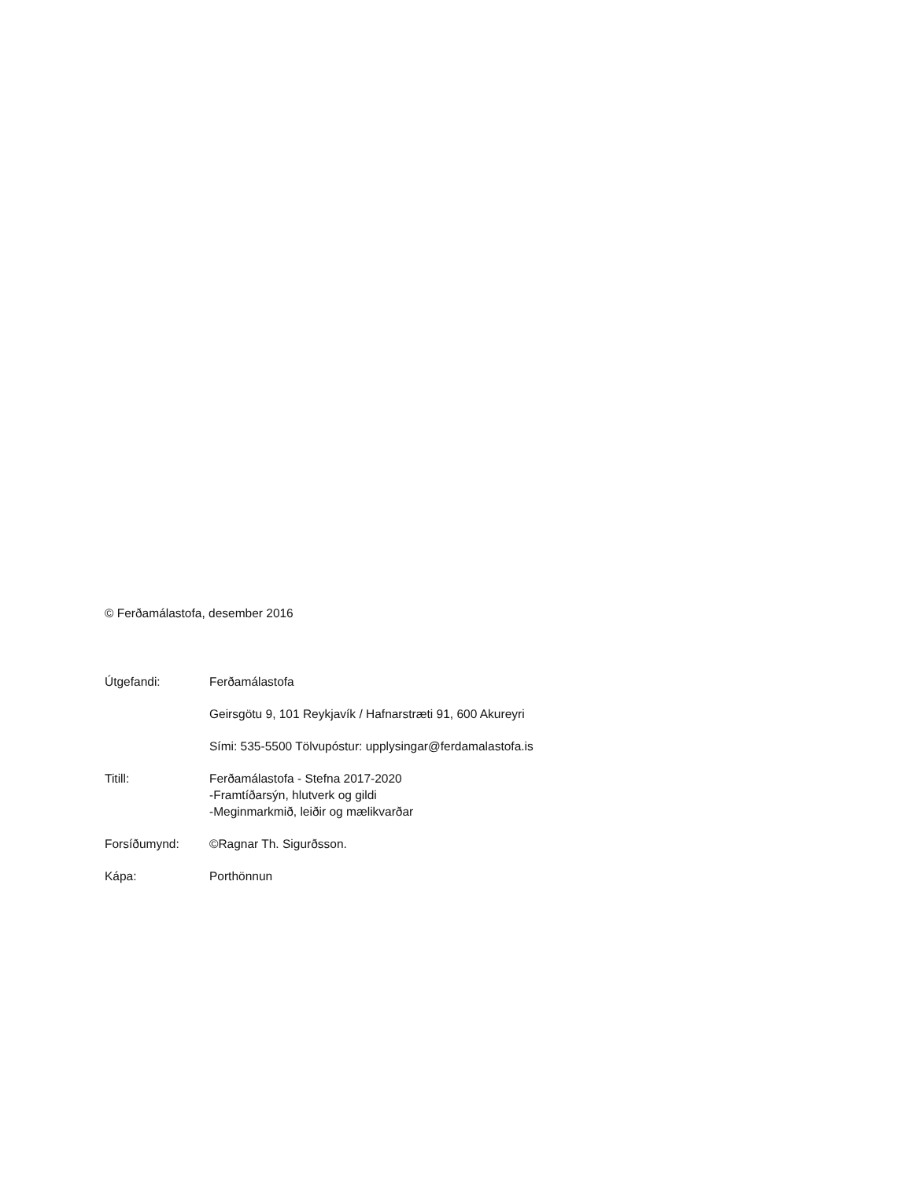© Ferðamálastofa, desember 2016
Útgefandi: Ferðamálastofa
Geirsgötu 9, 101 Reykjavík / Hafnarstræti 91, 600 Akureyri
Sími: 535-5500 Tölvupóstur: upplysingar@ferdamalastofa.is
Titill: Ferðamálastofa - Stefna 2017-2020
-Framtíðarsýn, hlutverk og gildi
-Meginmarkmið, leiðir og mælikvarðar
Forsíðumynd: ©Ragnar Th. Sigurðsson.
Kápa: Porthönnun